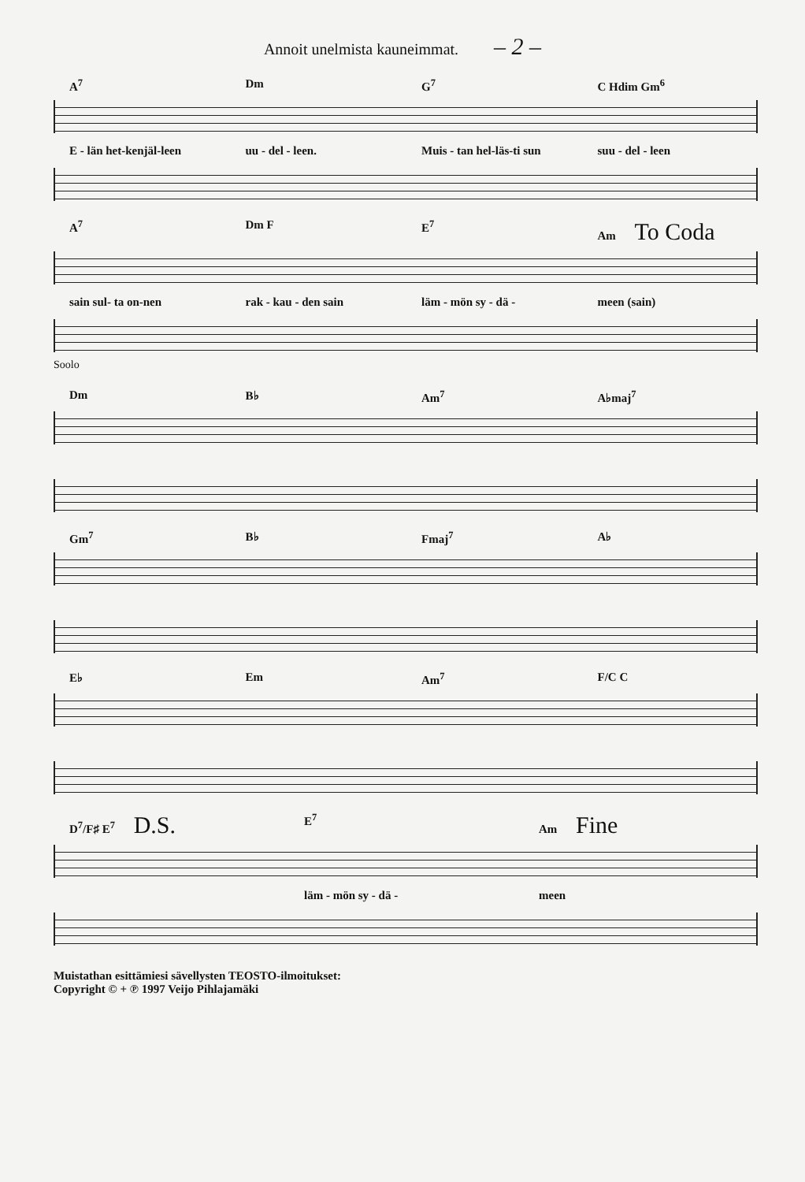Annoit unelmista kauneimmat. – 2 –
A<sup>7</sup> Dm G<sup>7</sup> C Hdim Gm<sup>6</sup>
E - län het-kenjäl-leen uu - del - leen. Muis - tan hel-läs-ti sun suu - del - leen
A<sup>7</sup> Dm F E<sup>7</sup> Am To Coda
sain sul- ta on-nen rak - kau - den sain läm - mön sy - dä - meen (sain)
Soolo
Dm B♭ Am<sup>7</sup> A♭maj<sup>7</sup>
Gm<sup>7</sup> B♭ Fmaj<sup>7</sup> A♭
E♭ Em Am<sup>7</sup> F/C C
D<sup>7</sup>/F♯ E<sup>7</sup> D.S. E<sup>7</sup> Am Fine
läm - mön sy - dä - meen
Muistathan esittämiesi sävellysten TEOSTO-ilmoitukset:
Copyright © + ℗ 1997 Veijo Pihlajamäki